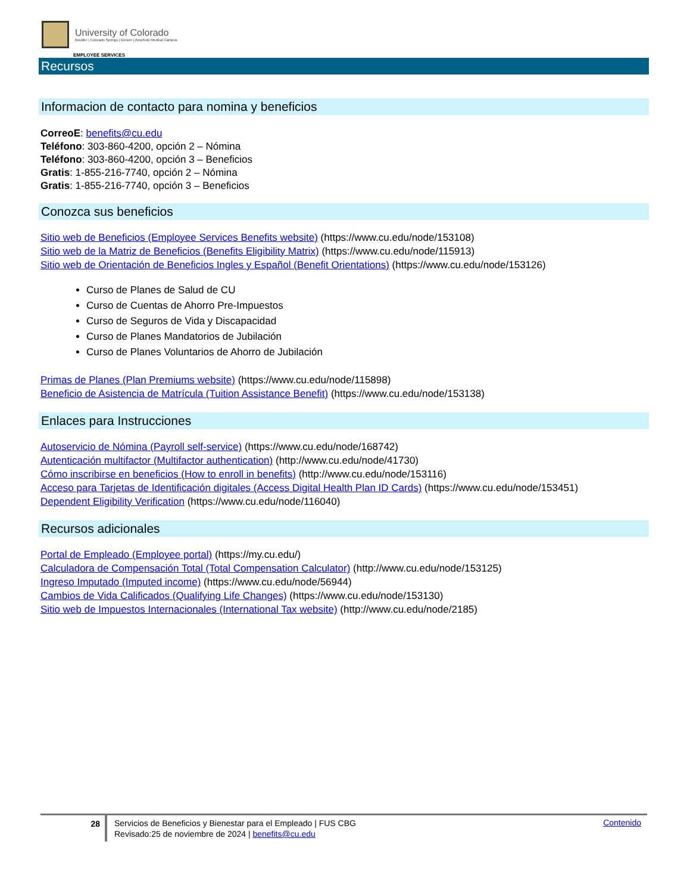University of Colorado
Boulder | Colorado Springs | Denver | Anschutz Medical Campus
EMPLOYEE SERVICES
Recursos
Informacion de contacto para nomina y beneficios
CorreoE: benefits@cu.edu
Teléfono: 303-860-4200, opción 2 – Nómina
Teléfono: 303-860-4200, opción 3 – Beneficios
Gratis: 1-855-216-7740, opción 2 – Nómina
Gratis: 1-855-216-7740, opción 3 – Beneficios
Conozca sus beneficios
Sitio web de Beneficios (Employee Services Benefits website) (https://www.cu.edu/node/153108)
Sitio web de la Matriz de Beneficios (Benefits Eligibility Matrix) (https://www.cu.edu/node/115913)
Sitio web de Orientación de Beneficios Ingles y Español (Benefit Orientations) (https://www.cu.edu/node/153126)
Curso de Planes de Salud de CU
Curso de Cuentas de Ahorro Pre-Impuestos
Curso de Seguros de Vida y Discapacidad
Curso de Planes Mandatorios de Jubilación
Curso de Planes Voluntarios de Ahorro de Jubilación
Primas de Planes (Plan Premiums website) (https://www.cu.edu/node/115898)
Beneficio de Asistencia de Matrícula (Tuition Assistance Benefit) (https://www.cu.edu/node/153138)
Enlaces para Instrucciones
Autoservicio de Nómina (Payroll self-service) (https://www.cu.edu/node/168742)
Autenticación multifactor (Multifactor authentication) (http://www.cu.edu/node/41730)
Cómo inscribirse en beneficios (How to enroll in benefits) (http://www.cu.edu/node/153116)
Acceso para Tarjetas de Identificación digitales (Access Digital Health Plan ID Cards) (https://www.cu.edu/node/153451)
Dependent Eligibility Verification (https://www.cu.edu/node/116040)
Recursos adicionales
Portal de Empleado (Employee portal) (https://my.cu.edu/)
Calculadora de Compensación Total (Total Compensation Calculator) (http://www.cu.edu/node/153125)
Ingreso Imputado (Imputed income) (https://www.cu.edu/node/56944)
Cambios de Vida Calificados (Qualifying Life Changes) (https://www.cu.edu/node/153130)
Sitio web de Impuestos Internacionales (International Tax website) (http://www.cu.edu/node/2185)
28
Servicios de Beneficios y Bienestar para el Empleado | FUS CBG
Revisado:25 de noviembre de 2024 | benefits@cu.edu
Contenido